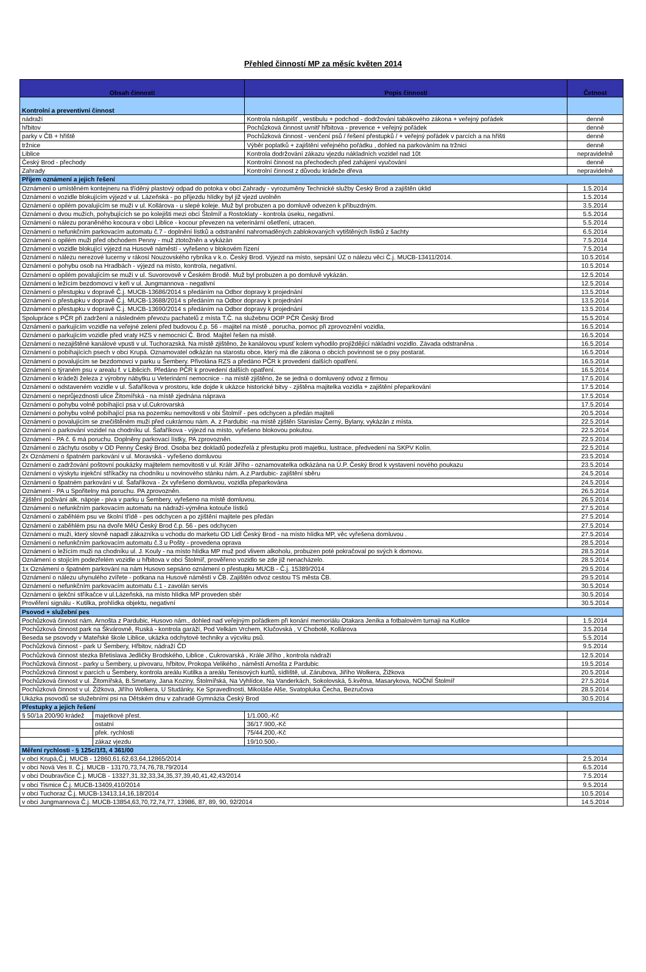Přehled činností MP za měsíc květen 2014
| Obsah činnosti | | Popis činnosti | Četnost |
| --- | --- | --- | --- |
| Kontrolní a preventivní činnost | | | |
| nádraží | | Kontrola nástupišť , vestibulu + podchod - dodržování tabákového zákona + veřejný pořádek | denně |
| hřbitov | | Pochůzková činnost uvnitř hřbitova - prevence + veřejný pořádek | denně |
| parky v ČB + hřiště | | Pochůzková činnost - venčení psů / řešení přestupků / + veřejný pořádek v parcích a na hřišti | denně |
| tržnice | | Výběr poplatků + zajištění veřejného pořádku , dohled na parkováním na tržnici | denně |
| Liblice | | Kontrola dodržování zákazu vjezdu nákladních vozidel nad 10t | nepravidelně |
| Český Brod - přechody | | Kontrolní činnost na přechodech před zahájení vyučování | denně |
| Zahrady | | Kontrolní činnost z důvodu krádeže dřeva | nepravidelně |
| Příjem oznámení a jejich řešení | | | |
| Oznámení o umístěném kontejneru na tříděný plastový odpad do potoka v obci Zahrady - vyrozuměny Technické služby Český Brod a zajištěn úklid | | | 1.5.2014 |
| Oznámení o vozidle blokujícím výjezd v ul. Lázeňská - po příjezdu hlídky byl již vjezd uvolněn | | | 1.5.2014 |
| Oznámení o opilém povalujícím se muži v ul. Kollárova - u slepé koleje. Muž byl probuzen a po domluvě odvezen k příbuzdným. | | | 3.5.2014 |
| Oznámení o dvou mužích, pohybujících se po kolejišti mezi obcí Štolmíř a Rostoklaty - kontrola úseku, negativní. | | | 5.5.2014 |
| Oznámení o nálezu poraněného kocoura v obci Liblice - kocour převezen na veterinární ošetření, utracen. | | | 5.5.2014 |
| Oznámení o nefunkčním parkovacím automatu č.7 - doplnění lístků a odstranění nahromaděných zablokovaných vytištěných lístků z šachty | | | 6.5.2014 |
| Oznámení o opilém muži před obchodem Penny - muž ztotožněn a vykázán | | | 7.5.2014 |
| Oznámení o vozidle blokující výjezd na Husově náměstí - vyřešeno v blokovém řízení | | | 7.5.2014 |
| Oznámení o nálezu nerezové lucerny v rákosí Nouzovského rybníka v k.o. Český Brod. Výjezd na místo, sepsání ÚZ o nálezu věci Č.j. MUCB-13411/2014. | | | 10.5.2014 |
| Oznámení o pohybu osob na Hradbách - výjezd na místo, kontrola, negativní. | | | 10.5.2014 |
| Oznámení o opilém povalujícím se muži v ul. Suvorovově v Českém Brodě. Muž byl probuzen a po domluvě vykázán. | | | 12.5.2014 |
| Oznámení o ležícím bezdomovci v keři v ul. Jungmannova - negativní | | | 12.5.2014 |
| Oznámení o přestupku v dopravě Č.j. MUCB-13686/2014 s předáním na Odbor dopravy k projednání | | | 13.5.2014 |
| Oznámení o přestupku v dopravě Č.j. MUCB-13688/2014 s předáním na Odbor dopravy k projednání | | | 13.5.2014 |
| Oznámení o přestupku v dopravě Č.j. MUCB-13690/2014 s předáním na Odbor dopravy k projednání | | | 13.5.2014 |
| Spolupráce s PČR při zadržení a následném převozu pachatelů z místa T.Č. na služebnu OOP PČR Český Brod | | | 15.5.2014 |
| Oznámení o parkujícím vozidle na veřejné zeleni před budovou č.p. 56 - majitel na místě , porucha, pomoc při zprovoznění vozidla, | | | 16.5.2014 |
| Oznámení o parkujícím vozidle před vraty HZS v nemocnici Č. Brod. Majitel řešen na místě. | | | 16.5.2014 |
| Oznámení o nezajištěné kanálové vpusti v ul. Tuchorazská. Na místě zjištěno, že kanálovou vpusť kolem vyhodilo projíždějící nákladní vozidlo. Závada odstraněna . | | | 16.5.2014 |
| Oznámení o pobíhajících psech v obci Krupá. Oznamovatel odkázán na starostu obce, který má dle zákona o obcích povinnost se o psy postarat. | | | 16.5.2014 |
| Oznámení o povalujícím se bezdomovci v parku u Šembery. Přivolána RZS a předáno PČR k provedení dalších opatření. | | | 16.5.2014 |
| Oznámení o týraném psu v arealu f. v Liblicich. Předáno PČR k provedení dalších opatření. | | | 16.5.2014 |
| Oznámení o krádeži železa z výrobny nábytku u Veterinární nemocnice - na místě zjištěno, že se jedná o domluvený odvoz z firmou | | | 17.5.2014 |
| Oznámení o odstaveném vozidle v ul. Šafaříkova v prostoru, kde dojde k ukázce historické bitvy - zjištěna majitelka vozidla + zajištění přeparkování | | | 17.5.2014 |
| Oznámení o neprůjezdnosti ulice Žitomířská - na místě zjednána náprava | | | 17.5.2014 |
| Oznámení o pohybu volně pobíhající psa v ul.Cukrovarská | | | 17.5.2014 |
| Oznámení o pohybu volně pobíhající psa na pozemku nemovitosti v obi Štolmíř - pes odchycen a předán majiteli | | | 20.5.2014 |
| Oznámení o povalujícím se znečištěném muži před cukrárnou nám. A. z Pardubic -na místě zjištěn Stanislav Černý, Bylany, vykázán z místa. | | | 22.5.2014 |
| Oznámení o parkování vozidel na chodníku ul. Šafaříkova - výjezd na místo, vyřešeno blokovou pokutou. | | | 22.5.2014 |
| Oznámení - PA č. 6 má poruchu. Doplněny parkovací lístky, PA zprovozněn. | | | 22.5.2014 |
| Oznámení o záchytu osoby v OD Penny Český Brod. Osoba bez dokladů podezřelá z přestupku proti majetku, lustrace, předvedení na SKPV Kolín. | | | 22.5.2014 |
| 2x Oznámení o špatném parkování v ul. Moravská - vyřešeno domluvou | | | 23.5.2014 |
| Oznámení o zadržování poštovní poukázky majitelem nemovitosti v ul. Králr Jiřího - oznamovatelka odkázána na Ú.P. Český Brod k vystavení nového poukazu | | | 23.5.2014 |
| Oznámení o výskytu injekční stříkačky na chodníku u novinového stánku nám. A.z.Pardubic- zajištění sběru | | | 24.5.2014 |
| Oznámení o špatném parkování v ul. Šafaříkova - 2x vyřešeno domluvou, vozidla přeparkována | | | 24.5.2014 |
| Oznámení - PA u Spořitelny má poruchu. PA zprovozněn. | | | 26.5.2014 |
| Zjištění požívání alk. nápoje - piva v parku u Šembery, vyřešeno na místě domluvou. | | | 26.5.2014 |
| Oznámení o nefunkčním parkovacím automatu na nádraží-výměna kotouče lístků | | | 27.5.2014 |
| Oznámení o zaběhlém psu ve školní třídě - pes odchycen a po zjištění majitele pes předán | | | 27.5.2014 |
| Oznámení o zaběhlém psu na dvoře MěÚ Český Brod č.p. 56 - pes odchycen | | | 27.5.2014 |
| Oznámení o muži, který slovně napadl zákazníka u vchodu do marketu OD Lidl Český Brod - na místo hlídka MP, věc vyřešena domluvou . | | | 27.5.2014 |
| Oznámení o nefunkčním parkovacím automatu č.3 u Pošty - provedena oprava | | | 28.5.2014 |
| Oznámení o ležícím muži na chodníku ul. J. Kouly - na místo hlídka MP muž pod vlivem alkoholu, probuzen poté pokračoval po svých k domovu. | | | 28.5.2014 |
| Oznámení o stojícím podezřelém vozidle u hřbitova v obci Štolmíř, prověřeno vozidlo se zde již nenacházelo. | | | 28.5.2014 |
| 1x Oznámení o špatném parkování na nám Husovo sepsáno oznámení o přestupku MUCB - Č.j. 15389/2014 | | | 29.5.2014 |
| Oznámení o nálezu uhynulého zvířete - potkana na Husově náměstí v ČB. Zajištěn odvoz cestou TS města ČB. | | | 29.5.2014 |
| Oznámení o nefunkčním parkovacím automatu č.1 - zavolán servis | | | 30.5.2014 |
| Oznámení o ijekční stříkačce v ul.Lázeňská, na místo hlídka MP proveden sběr | | | 30.5.2014 |
| Prověření signálu - Kutilka, prohlídka objektu, negativní | | | 30.5.2014 |
| Psovod + služební pes | | | |
| Pochůzková činnost nám. Arnošta z Pardubic, Husovo nám., dohled nad veřejným pořádkem při konání memoriálu Otakara Jeníka a fotbalovém turnaji na Kutilce | | | 1.5.2014 |
| Pochůzková činnost park na Škvárovně, Ruská - kontrola garáží, Pod Velkám Vrchem, Klučovská , V Chobotě, Kollárova | | | 3.5.2014 |
| Beseda se psovody v Mateřské škole Liblice, ukázka odchytové techniky a výcviku psů. | | | 5.5.2014 |
| Pochůzková činnost - park U Šembery, Hřbitov, nádraží ČD | | | 9.5.2014 |
| Pochůzková činnost stezka Břetislava Jedličky Brodského, Liblice , Cukrovarská , Krále Jiřího , kontrola nádraží | | | 12.5.2014 |
| Pochůzková činnost - parky u Šembery, u pivovaru, hřbitov, Prokopa Velikého , náměstí Arnošta z Pardubic | | | 19.5.2014 |
| Pochůzková činnost v parcích u Šembery, kontrola areálu Kutilka a areálu Tenisových kurtů, sídliště, ul. Zárubova, Jiřího Wolkera, Žižkova | | | 20.5.2014 |
| Pochůzková činnost v ul. Žitomířská, B.Smetany, Jana Koziny, Štolmířská, Na Vyhlídce, Na Vanderkách, Sokolovská, 5.května, Masarykova, NOČNÍ Štolmíř | | | 27.5.2014 |
| Pochůzková činnost v ul. Žižkova, Jiřího Wolkera, U Studánky, Ke Spravedlnosti, Mikoláše Alše, Svatopluka Čecha, Bezručova | | | 28.5.2014 |
| Ukázka psovodů se služebními psi na Dětském dnu v zahradě Gymnázia Český Brod | | | 30.5.2014 |
| Přestupky a jejich řešení | | | |
| § 50/1a 200/90 krádež | majetkové přest. | 1/1.000,-Kč | |
| | ostatní | 36/17.900,-Kč | |
| | přek. rychlosti | 75/44.200,-Kč | |
| | zákaz vjezdu | 19/10.500,- | |
| Měření rychlosti - § 125c/1f3, 4 361/00 | | | |
| v obci Krupá,Č.j. MUCB - 12860,61,62,63,64,12865/2014 | | | 2.5.2014 |
| v obci Nová Ves II. Č.j. MUCB - 13170,73,74,76,78,79/2014 | | | 6.5.2014 |
| v obci Doubravčice Č.j. MUCB - 13327,31,32,33,34,35,37,39,40,41,42,43/2014 | | | 7.5.2014 |
| v obci Tismice Č.j. MUCB-13409,410/2014 | | | 9.5.2014 |
| v obci Tuchoraz Č.j. MUCB-13413,14,16,18/2014 | | | 10.5.2014 |
| v obci Jungmannova Č.j. MUCB-13854,63,70,72,74,77, 13986, 87, 89, 90, 92/2014 | | | 14.5.2014 |